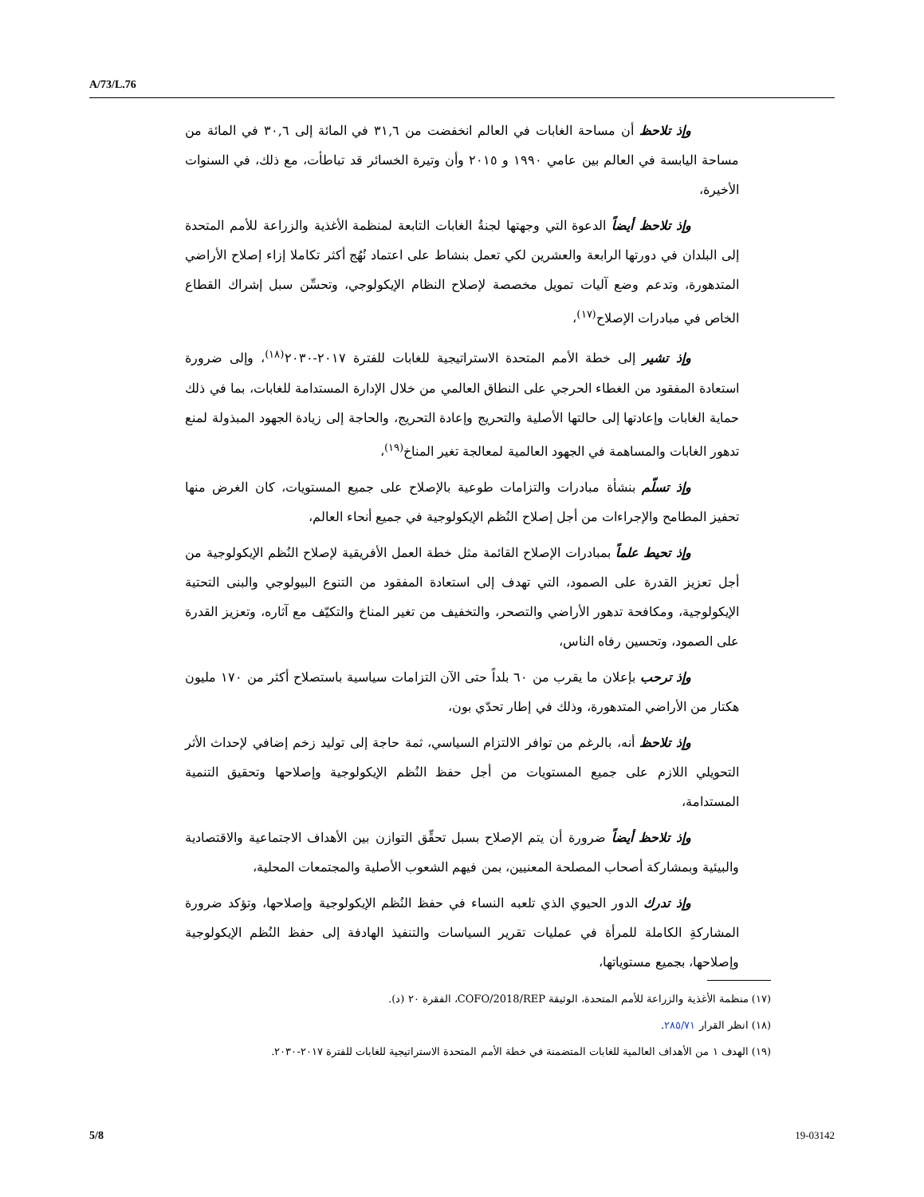A/73/L.76
وإذ تلاحظ أن مساحة الغابات في العالم انخفضت من ٣١,٦ في المائة إلى ٣٠,٦ في المائة من مساحة اليابسة في العالم بين عامي ١٩٩٠ و ٢٠١٥ وأن وتيرة الخسائر قد تباطأت، مع ذلك، في السنوات الأخيرة،
وإذ تلاحظ أيضاً الدعوة التي وجهتها لجنةُ الغابات التابعة لمنظمة الأغذية والزراعة للأمم المتحدة إلى البلدان في دورتها الرابعة والعشرين لكي تعمل بنشاط على اعتماد نُهُج أكثر تكاملا إزاء إصلاح الأراضي المتدهورة، وتدعم وضع آليات تمويل مخصصة لإصلاح النظام الإيكولوجي، وتحسِّن سبل إشراك القطاع الخاص في مبادرات الإصلاح<sup>(١٧)</sup>،
وإذ تشير إلى خطة الأمم المتحدة الاستراتيجية للغابات للفترة ٢٠١٧-٢٠٣٠<sup>(١٨)</sup>، وإلى ضرورة استعادة المفقود من الغطاء الحرجي على النطاق العالمي من خلال الإدارة المستدامة للغابات، بما في ذلك حماية الغابات وإعادتها إلى حالتها الأصلية والتحريج وإعادة التحريج، والحاجة إلى زيادة الجهود المبذولة لمنع تدهور الغابات والمساهمة في الجهود العالمية لمعالجة تغير المناخ<sup>(١٩)</sup>،
وإذ تسلّم بنشأة مبادرات والتزامات طوعية بالإصلاح على جميع المستويات، كان الغرض منها تحفيز المطامح والإجراءات من أجل إصلاح النُظم الإيكولوجية في جميع أنحاء العالم،
وإذ تحيط علماً بمبادرات الإصلاح القائمة مثل خطة العمل الأفريقية لإصلاح النُظم الإيكولوجية من أجل تعزيز القدرة على الصمود، التي تهدف إلى استعادة المفقود من التنوع البيولوجي والبنى التحتية الإيكولوجية، ومكافحة تدهور الأراضي والتصحر، والتخفيف من تغير المناخ والتكيّف مع آثاره، وتعزيز القدرة على الصمود، وتحسين رفاه الناس،
وإذ ترحب بإعلان ما يقرب من ٦٠ بلداً حتى الآن التزامات سياسية باستصلاح أكثر من ١٧٠ مليون هكتار من الأراضي المتدهورة، وذلك في إطار تحدّي بون،
وإذ تلاحظ أنه، بالرغم من توافر الالتزام السياسي، ثمة حاجة إلى توليد زخم إضافي لإحداث الأثر التحويلي اللازم على جميع المستويات من أجل حفظ النُظم الإيكولوجية وإصلاحها وتحقيق التنمية المستدامة،
وإذ تلاحظ أيضاً ضرورة أن يتم الإصلاح بسبل تحقِّق التوازن بين الأهداف الاجتماعية والاقتصادية والبيئية وبمشاركة أصحاب المصلحة المعنيين، بمن فيهم الشعوب الأصلية والمجتمعات المحلية،
وإذ تدرك الدور الحيوي الذي تلعبه النساء في حفظ النُظم الإيكولوجية وإصلاحها، وتؤكد ضرورة المشاركةِ الكاملة للمرأة في عمليات تقرير السياسات والتنفيذ الهادفة إلى حفظ النُظم الإيكولوجية وإصلاحها، بجميع مستوياتها،
(١٧) منظمة الأغذية والزراعة للأمم المتحدة، الوثيقة COFO/2018/REP، الفقرة ٢٠ (د).
(١٨) انظر القرار ٢٨٥/٧١.
(١٩) الهدف ١ من الأهداف العالمية للغابات المتضمنة في خطة الأمم المتحدة الاستراتيجية للغابات للفترة ٢٠١٧-٢٠٣٠.
5/8 19-03142